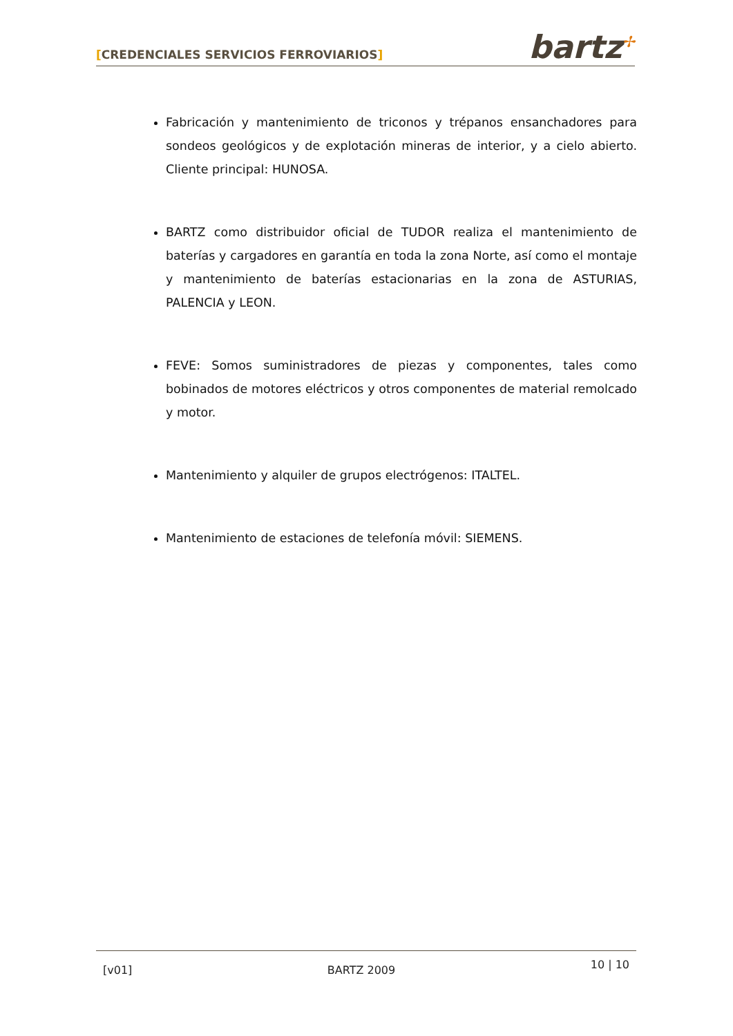[CREDENCIALES SERVICIOS FERROVIARIOS]
bartz<sup>✢</sup>
Fabricación y mantenimiento de triconos y trépanos ensanchadores para sondeos geológicos y de explotación mineras de interior, y a cielo abierto. Cliente principal: HUNOSA.
BARTZ como distribuidor oficial de TUDOR realiza el mantenimiento de baterías y cargadores en garantía en toda la zona Norte, así como el montaje y mantenimiento de baterías estacionarias en la zona de ASTURIAS, PALENCIA y LEON.
FEVE: Somos suministradores de piezas y componentes, tales como bobinados de motores eléctricos y otros componentes de material remolcado y motor.
Mantenimiento y alquiler de grupos electrógenos: ITALTEL.
Mantenimiento de estaciones de telefonía móvil: SIEMENS.
[v01] BARTZ 2009
10 | 10